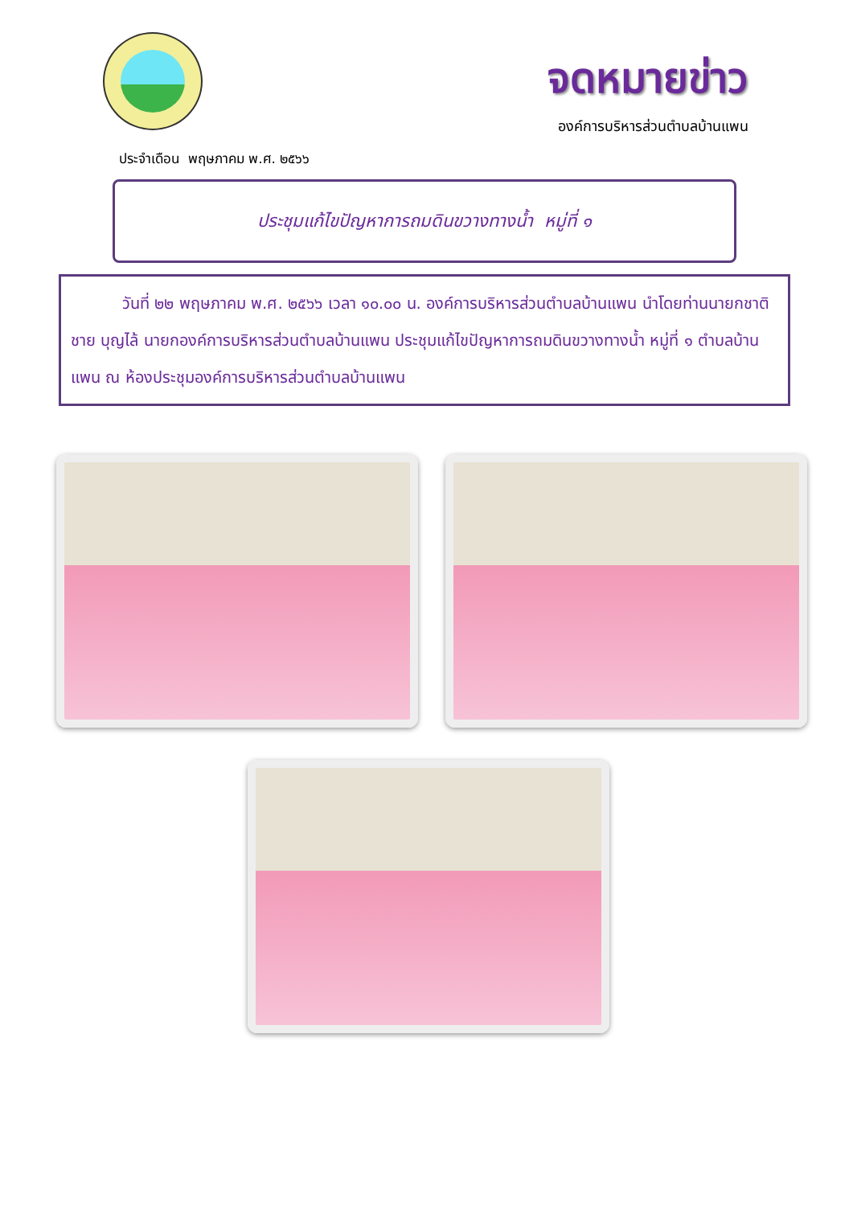จดหมายข่าว
องค์การบริหารส่วนตำบลบ้านแพน
ประจำเดือน พฤษภาคม พ.ศ. ๒๕๖๖
ประชุมแก้ไขปัญหาการถมดินขวางทางน้ำ หมู่ที่ ๑
วันที่ ๒๒ พฤษภาคม พ.ศ. ๒๕๖๖ เวลา ๑๐.๐๐ น. องค์การบริหารส่วนตำบลบ้านแพน นำโดยท่านนายกชาติชาย บุญไล้ นายกองค์การบริหารส่วนตำบลบ้านแพน ประชุมแก้ไขปัญหาการถมดินขวางทางน้ำ หมู่ที่ ๑ ตำบลบ้านแพน ณ ห้องประชุมองค์การบริหารส่วนตำบลบ้านแพน